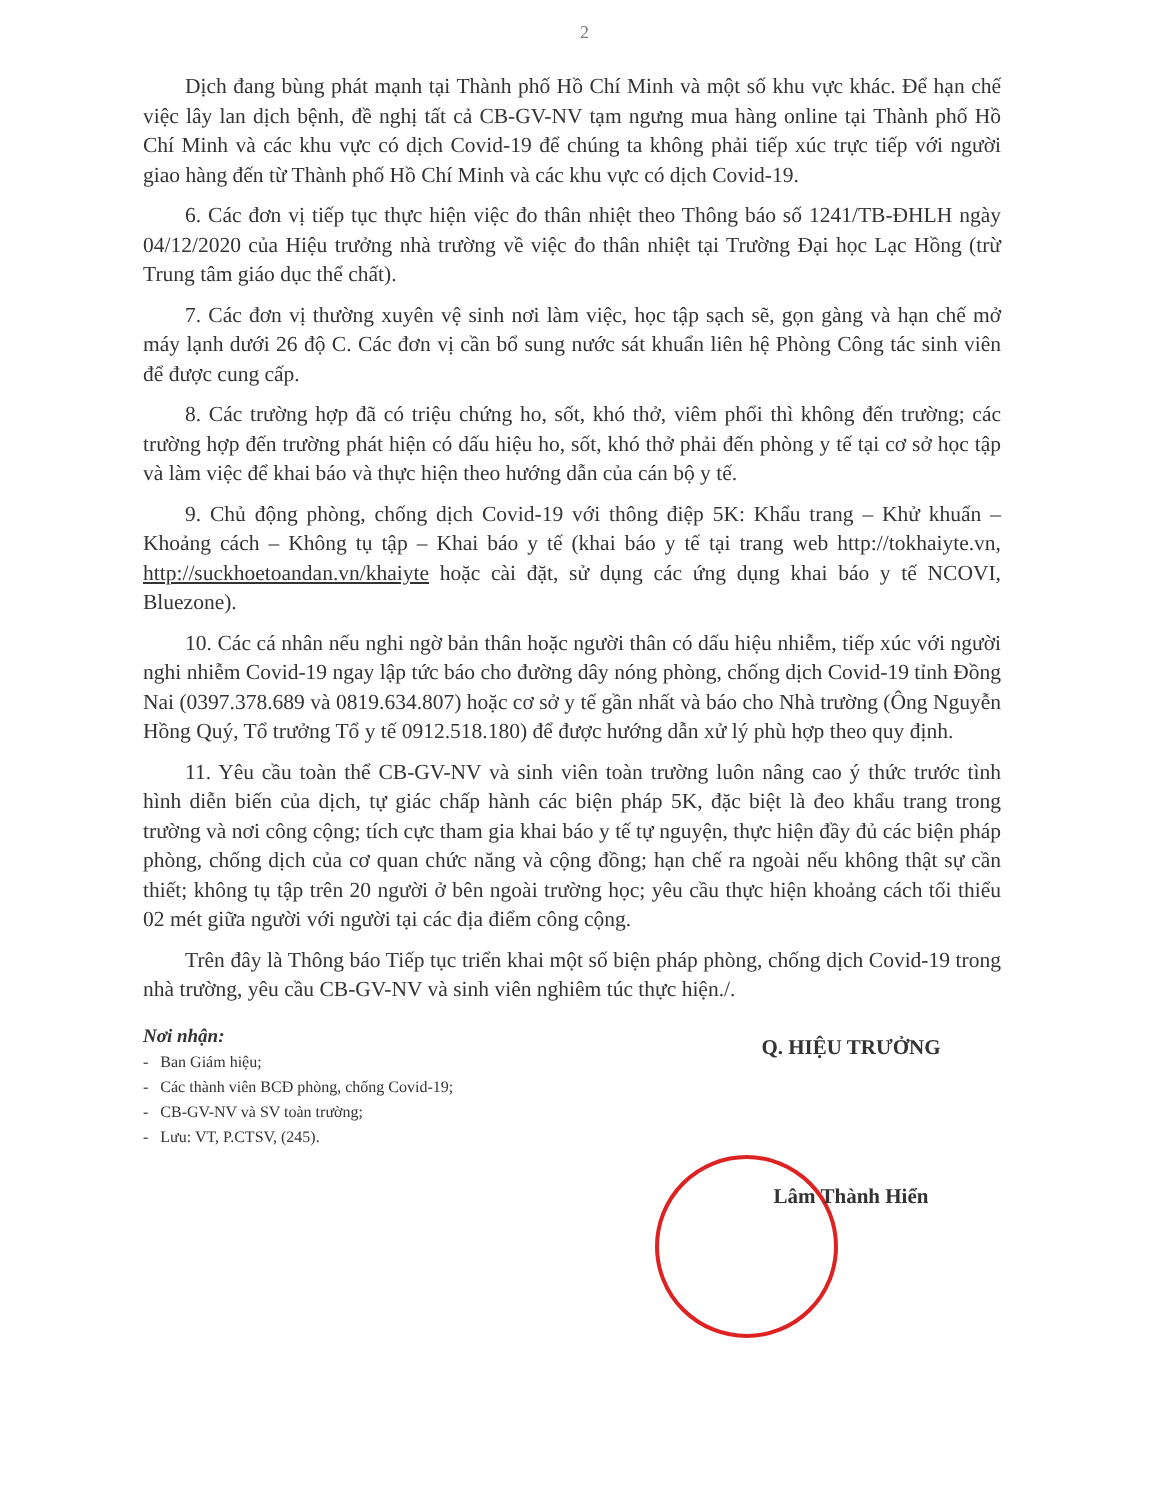2
Dịch đang bùng phát mạnh tại Thành phố Hồ Chí Minh và một số khu vực khác. Để hạn chế việc lây lan dịch bệnh, đề nghị tất cả CB-GV-NV tạm ngưng mua hàng online tại Thành phố Hồ Chí Minh và các khu vực có dịch Covid-19 để chúng ta không phải tiếp xúc trực tiếp với người giao hàng đến từ Thành phố Hồ Chí Minh và các khu vực có dịch Covid-19.
6. Các đơn vị tiếp tục thực hiện việc đo thân nhiệt theo Thông báo số 1241/TB-ĐHLH ngày 04/12/2020 của Hiệu trưởng nhà trường về việc đo thân nhiệt tại Trường Đại học Lạc Hồng (trừ Trung tâm giáo dục thể chất).
7. Các đơn vị thường xuyên vệ sinh nơi làm việc, học tập sạch sẽ, gọn gàng và hạn chế mở máy lạnh dưới 26 độ C. Các đơn vị cần bổ sung nước sát khuẩn liên hệ Phòng Công tác sinh viên để được cung cấp.
8. Các trường hợp đã có triệu chứng ho, sốt, khó thở, viêm phổi thì không đến trường; các trường hợp đến trường phát hiện có dấu hiệu ho, sốt, khó thở phải đến phòng y tế tại cơ sở học tập và làm việc để khai báo và thực hiện theo hướng dẫn của cán bộ y tế.
9. Chủ động phòng, chống dịch Covid-19 với thông điệp 5K: Khẩu trang – Khử khuẩn – Khoảng cách – Không tụ tập – Khai báo y tế (khai báo y tế tại trang web http://tokhaiyte.vn, http://suckhoetoandan.vn/khaiyte hoặc cài đặt, sử dụng các ứng dụng khai báo y tế NCOVI, Bluezone).
10. Các cá nhân nếu nghi ngờ bản thân hoặc người thân có dấu hiệu nhiễm, tiếp xúc với người nghi nhiễm Covid-19 ngay lập tức báo cho đường dây nóng phòng, chống dịch Covid-19 tỉnh Đồng Nai (0397.378.689 và 0819.634.807) hoặc cơ sở y tế gần nhất và báo cho Nhà trường (Ông Nguyễn Hồng Quý, Tổ trưởng Tổ y tế 0912.518.180) để được hướng dẫn xử lý phù hợp theo quy định.
11. Yêu cầu toàn thể CB-GV-NV và sinh viên toàn trường luôn nâng cao ý thức trước tình hình diễn biến của dịch, tự giác chấp hành các biện pháp 5K, đặc biệt là đeo khẩu trang trong trường và nơi công cộng; tích cực tham gia khai báo y tế tự nguyện, thực hiện đầy đủ các biện pháp phòng, chống dịch của cơ quan chức năng và cộng đồng; hạn chế ra ngoài nếu không thật sự cần thiết; không tụ tập trên 20 người ở bên ngoài trường học; yêu cầu thực hiện khoảng cách tối thiểu 02 mét giữa người với người tại các địa điểm công cộng.
Trên đây là Thông báo Tiếp tục triển khai một số biện pháp phòng, chống dịch Covid-19 trong nhà trường, yêu cầu CB-GV-NV và sinh viên nghiêm túc thực hiện./.
Nơi nhận:
- Ban Giám hiệu;
- Các thành viên BCĐ phòng, chống Covid-19;
- CB-GV-NV và SV toàn trường;
- Lưu: VT, P.CTSV, (245).
Q. HIỆU TRƯỞNG
Lâm Thành Hiển